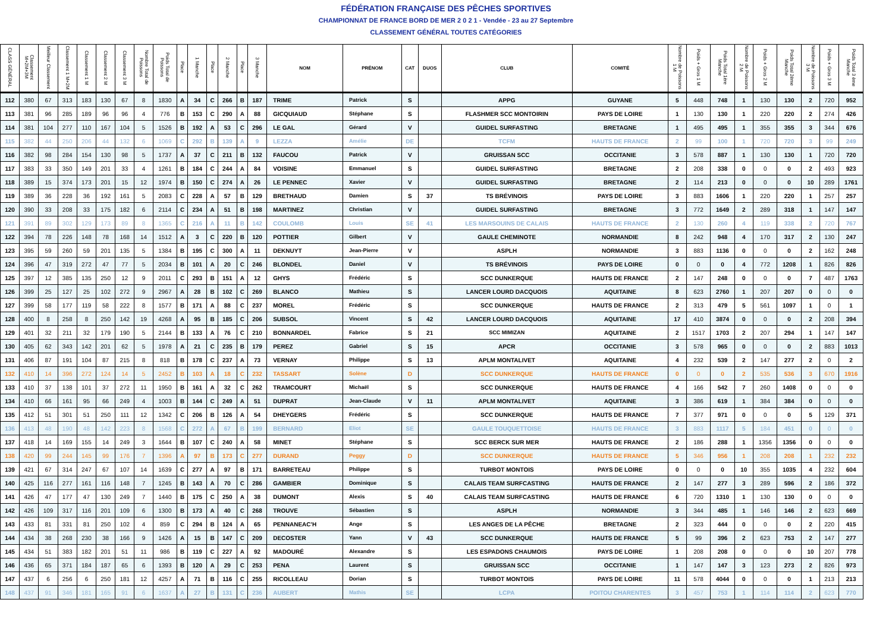FÉDÉRATION FRANÇAISE DES PÊCHES SPORTIVES
CHAMPIONNAT DE FRANCE BORD DE MER 2 0 2 1 - Vendée - 23 au 27 Septembre
CLASSEMENT GÉNÉRAL TOUTES CATÉGORIES
| CLASS GÉNÉRAL | Classement M+2M+3M | Meilleur Classement | Classement 1 M+2M | Classement 1 M | Classement 2 M | Classement 3 M | Nombre Total de Poissons | Poids Total de Poissons | Place | 1 Manche | Place | 2 Manche | Place | 3 Manche | NOM | PRÉNOM | CAT | DUOS | CLUB | COMITÉ | Nombre de Poissons 1 M | Poids + Gros 1 M | Poids Total 1ère Manche | Nombre de Poissons 2 M | Poids + Gros 2 M | Poids Total 2ème Manche | Nombre de Poissons 3 M | Poids + Gros 3 M | Poids Total 3 ème Manche |
| --- | --- | --- | --- | --- | --- | --- | --- | --- | --- | --- | --- | --- | --- | --- | --- | --- | --- | --- | --- | --- | --- | --- | --- | --- | --- | --- | --- | --- | --- |
| 112 | 380 | 67 | 313 | 183 | 130 | 67 | 8 | 1830 | A | 34 | C | 266 | B | 187 | TRIME | Patrick | S | | APPG | GUYANE | 5 | 448 | 748 | 1 | 130 | 130 | 2 | 720 | 952 |
| 113 | 381 | 96 | 285 | 189 | 96 | 96 | 4 | 776 | B | 153 | C | 290 | A | 88 | GICQUIAUD | Stéphane | S | | FLASHMER SCC MONTOIRIN | PAYS DE LOIRE | 1 | 130 | 130 | 1 | 220 | 220 | 2 | 274 | 426 |
| 114 | 381 | 104 | 277 | 110 | 167 | 104 | 5 | 1526 | B | 192 | A | 53 | C | 296 | LE GAL | Gérard | V | | GUIDEL SURFASTING | BRETAGNE | 1 | 495 | 495 | 1 | 355 | 355 | 3 | 344 | 676 |
| 115 | 382 | 44 | 250 | 206 | 44 | 132 | 6 | 1069 | C | 292 | B | 139 | A | 9 | LEZZA | Amélie | DE | | TCFM | HAUTS DE FRANCE | 2 | 99 | 100 | 1 | 720 | 720 | 3 | 99 | 249 |
| 116 | 382 | 98 | 284 | 154 | 130 | 98 | 5 | 1737 | A | 37 | C | 211 | B | 132 | FAUCOU | Patrick | V | | GRUISSAN SCC | OCCITANIE | 3 | 578 | 887 | 1 | 130 | 130 | 1 | 720 | 720 |
| 117 | 383 | 33 | 350 | 149 | 201 | 33 | 4 | 1261 | B | 184 | C | 244 | A | 84 | VOISINE | Emmanuel | S | | GUIDEL SURFASTING | BRETAGNE | 2 | 208 | 338 | 0 | 0 | 0 | 2 | 493 | 923 |
| 118 | 389 | 15 | 374 | 173 | 201 | 15 | 12 | 1974 | B | 150 | C | 274 | A | 26 | LE PENNEC | Xavier | V | | GUIDEL SURFASTING | BRETAGNE | 2 | 114 | 213 | 0 | 0 | 0 | 10 | 289 | 1761 |
| 119 | 389 | 36 | 228 | 36 | 192 | 161 | 5 | 2083 | C | 228 | A | 57 | B | 129 | BRETHAUD | Damien | S | 37 | TS BRÉVINOIS | PAYS DE LOIRE | 3 | 883 | 1606 | 1 | 220 | 220 | 1 | 257 | 257 |
| 120 | 390 | 33 | 208 | 33 | 175 | 182 | 6 | 2114 | C | 234 | A | 51 | B | 198 | MARTINEZ | Christian | V | | GUIDEL SURFASTING | BRETAGNE | 3 | 772 | 1649 | 2 | 289 | 318 | 1 | 147 | 147 |
| 121 | 391 | 89 | 302 | 129 | 173 | 89 | 8 | 1365 | C | 216 | A | 11 | B | 142 | COULOMB | Louis | SE | 41 | LES MARSOUINS DE CALAIS | HAUTS DE FRANCE | 2 | 130 | 260 | 4 | 119 | 338 | 2 | 720 | 767 |
| 122 | 394 | 78 | 226 | 148 | 78 | 168 | 14 | 1512 | A | 3 | C | 220 | B | 120 | POTTIER | Gilbert | V | | GAULE CHEMINOTE | NORMANDIE | 8 | 242 | 948 | 4 | 170 | 317 | 2 | 130 | 247 |
| 123 | 395 | 59 | 260 | 59 | 201 | 135 | 5 | 1384 | B | 195 | C | 300 | A | 11 | DEKNUYT | Jean-Pierre | V | | ASPLH | NORMANDIE | 3 | 883 | 1136 | 0 | 0 | 0 | 2 | 162 | 248 |
| 124 | 396 | 47 | 319 | 272 | 47 | 77 | 5 | 2034 | B | 101 | A | 20 | C | 246 | BLONDEL | Daniel | V | | TS BRÉVINOIS | PAYS DE LOIRE | 0 | 0 | 0 | 4 | 772 | 1208 | 1 | 826 | 826 |
| 125 | 397 | 12 | 385 | 135 | 250 | 12 | 9 | 2011 | C | 293 | B | 151 | A | 12 | GHYS | Frédéric | S | | SCC DUNKERQUE | HAUTS DE FRANCE | 2 | 147 | 248 | 0 | 0 | 0 | 7 | 487 | 1763 |
| 126 | 399 | 25 | 127 | 25 | 102 | 272 | 9 | 2967 | A | 28 | B | 102 | C | 269 | BLANCO | Mathieu | S | | LANCER LOURD DACQUOIS | AQUITAINE | 8 | 623 | 2760 | 1 | 207 | 207 | 0 | 0 | 0 |
| 127 | 399 | 58 | 177 | 119 | 58 | 222 | 8 | 1577 | B | 171 | A | 88 | C | 237 | MOREL | Frédéric | S | | SCC DUNKERQUE | HAUTS DE FRANCE | 2 | 313 | 479 | 5 | 561 | 1097 | 1 | 0 | 1 |
| 128 | 400 | 8 | 258 | 8 | 250 | 142 | 19 | 4268 | A | 95 | B | 185 | C | 206 | SUBSOL | Vincent | S | 42 | LANCER LOURD DACQUOIS | AQUITAINE | 17 | 410 | 3874 | 0 | 0 | 0 | 2 | 208 | 394 |
| 129 | 401 | 32 | 211 | 32 | 179 | 190 | 5 | 2144 | B | 133 | A | 76 | C | 210 | BONNARDEL | Fabrice | S | 21 | SCC MIMIZAN | AQUITAINE | 2 | 1517 | 1703 | 2 | 207 | 294 | 1 | 147 | 147 |
| 130 | 405 | 62 | 343 | 142 | 201 | 62 | 5 | 1978 | A | 21 | C | 235 | B | 179 | PEREZ | Gabriel | S | 15 | APCR | OCCITANIE | 3 | 578 | 965 | 0 | 0 | 0 | 2 | 883 | 1013 |
| 131 | 406 | 87 | 191 | 104 | 87 | 215 | 8 | 818 | B | 178 | C | 237 | A | 73 | VERNAY | Philippe | S | 13 | APLM MONTALIVET | AQUITAINE | 4 | 232 | 539 | 2 | 147 | 277 | 2 | 0 | 2 |
| 132 | 410 | 14 | 396 | 272 | 124 | 14 | 5 | 2452 | B | 103 | A | 18 | C | 232 | TASSART | Solène | D | | SCC DUNKERQUE | HAUTS DE FRANCE | 0 | 0 | 0 | 2 | 535 | 536 | 3 | 670 | 1916 |
| 133 | 410 | 37 | 138 | 101 | 37 | 272 | 11 | 1950 | B | 161 | A | 32 | C | 262 | TRAMCOURT | Michaël | S | | SCC DUNKERQUE | HAUTS DE FRANCE | 4 | 166 | 542 | 7 | 260 | 1408 | 0 | 0 | 0 |
| 134 | 410 | 66 | 161 | 95 | 66 | 249 | 4 | 1003 | B | 144 | C | 249 | A | 51 | DUPRAT | Jean-Claude | V | 11 | APLM MONTALIVET | AQUITAINE | 3 | 386 | 619 | 1 | 384 | 384 | 0 | 0 | 0 |
| 135 | 412 | 51 | 301 | 51 | 250 | 111 | 12 | 1342 | C | 206 | B | 126 | A | 54 | DHEYGERS | Frédéric | S | | SCC DUNKERQUE | HAUTS DE FRANCE | 7 | 377 | 971 | 0 | 0 | 0 | 5 | 129 | 371 |
| 136 | 413 | 48 | 190 | 48 | 142 | 223 | 8 | 1568 | C | 272 | A | 67 | B | 199 | BERNARD | Eliot | SE | | GAULE TOUQUETTOISE | HAUTS DE FRANCE | 3 | 883 | 1117 | 5 | 184 | 451 | 0 | 0 | 0 |
| 137 | 418 | 14 | 169 | 155 | 14 | 249 | 3 | 1644 | B | 107 | C | 240 | A | 58 | MINET | Stéphane | S | | SCC BERCK SUR MER | HAUTS DE FRANCE | 2 | 186 | 288 | 1 | 1356 | 1356 | 0 | 0 | 0 |
| 138 | 420 | 99 | 244 | 145 | 99 | 176 | 7 | 1396 | A | 97 | B | 173 | C | 277 | DURAND | Peggy | D | | SCC DUNKERQUE | HAUTS DE FRANCE | 5 | 346 | 956 | 1 | 208 | 208 | 1 | 232 | 232 |
| 139 | 421 | 67 | 314 | 247 | 67 | 107 | 14 | 1639 | C | 277 | A | 97 | B | 171 | BARRETEAU | Philippe | S | | TURBOT MONTOIS | PAYS DE LOIRE | 0 | 0 | 0 | 10 | 355 | 1035 | 4 | 232 | 604 |
| 140 | 425 | 116 | 277 | 161 | 116 | 148 | 7 | 1245 | B | 143 | A | 70 | C | 286 | GAMBIER | Dominique | S | | CALAIS TEAM SURFCASTING | HAUTS DE FRANCE | 2 | 147 | 277 | 3 | 289 | 596 | 2 | 186 | 372 |
| 141 | 426 | 47 | 177 | 47 | 130 | 249 | 7 | 1440 | B | 175 | C | 250 | A | 38 | DUMONT | Alexis | S | 40 | CALAIS TEAM SURFCASTING | HAUTS DE FRANCE | 6 | 720 | 1310 | 1 | 130 | 130 | 0 | 0 | 0 |
| 142 | 426 | 109 | 317 | 116 | 201 | 109 | 6 | 1300 | B | 173 | A | 40 | C | 268 | TROUVE | Sébastien | S | | ASPLH | NORMANDIE | 3 | 344 | 485 | 1 | 146 | 146 | 2 | 623 | 669 |
| 143 | 433 | 81 | 331 | 81 | 250 | 102 | 4 | 859 | C | 294 | B | 124 | A | 65 | PENNANEAC'H | Ange | S | | LES ANGES DE LA PÊCHE | BRETAGNE | 2 | 323 | 444 | 0 | 0 | 0 | 2 | 220 | 415 |
| 144 | 434 | 38 | 268 | 230 | 38 | 166 | 9 | 1426 | A | 15 | B | 147 | C | 209 | DECOSTER | Yann | V | 43 | SCC DUNKERQUE | HAUTS DE FRANCE | 5 | 99 | 396 | 2 | 623 | 753 | 2 | 147 | 277 |
| 145 | 434 | 51 | 383 | 182 | 201 | 51 | 11 | 986 | B | 119 | C | 227 | A | 92 | MADOURÉ | Alexandre | S | | LES ESPADONS CHAUMOIS | PAYS DE LOIRE | 1 | 208 | 208 | 0 | 0 | 0 | 10 | 207 | 778 |
| 146 | 436 | 65 | 371 | 184 | 187 | 65 | 6 | 1393 | B | 120 | A | 29 | C | 253 | PENA | Laurent | S | | GRUISSAN SCC | OCCITANIE | 1 | 147 | 147 | 3 | 123 | 273 | 2 | 826 | 973 |
| 147 | 437 | 6 | 256 | 6 | 250 | 181 | 12 | 4257 | A | 71 | B | 116 | C | 255 | RICOLLEAU | Dorian | S | | TURBOT MONTOIS | PAYS DE LOIRE | 11 | 578 | 4044 | 0 | 0 | 0 | 1 | 213 | 213 |
| 148 | 437 | 91 | 346 | 181 | 165 | 91 | 6 | 1637 | A | 27 | B | 131 | C | 236 | AUBERT | Mathis | SE | | LCPA | POITOU CHARENTES | 3 | 457 | 753 | 1 | 114 | 114 | 2 | 623 | 770 |